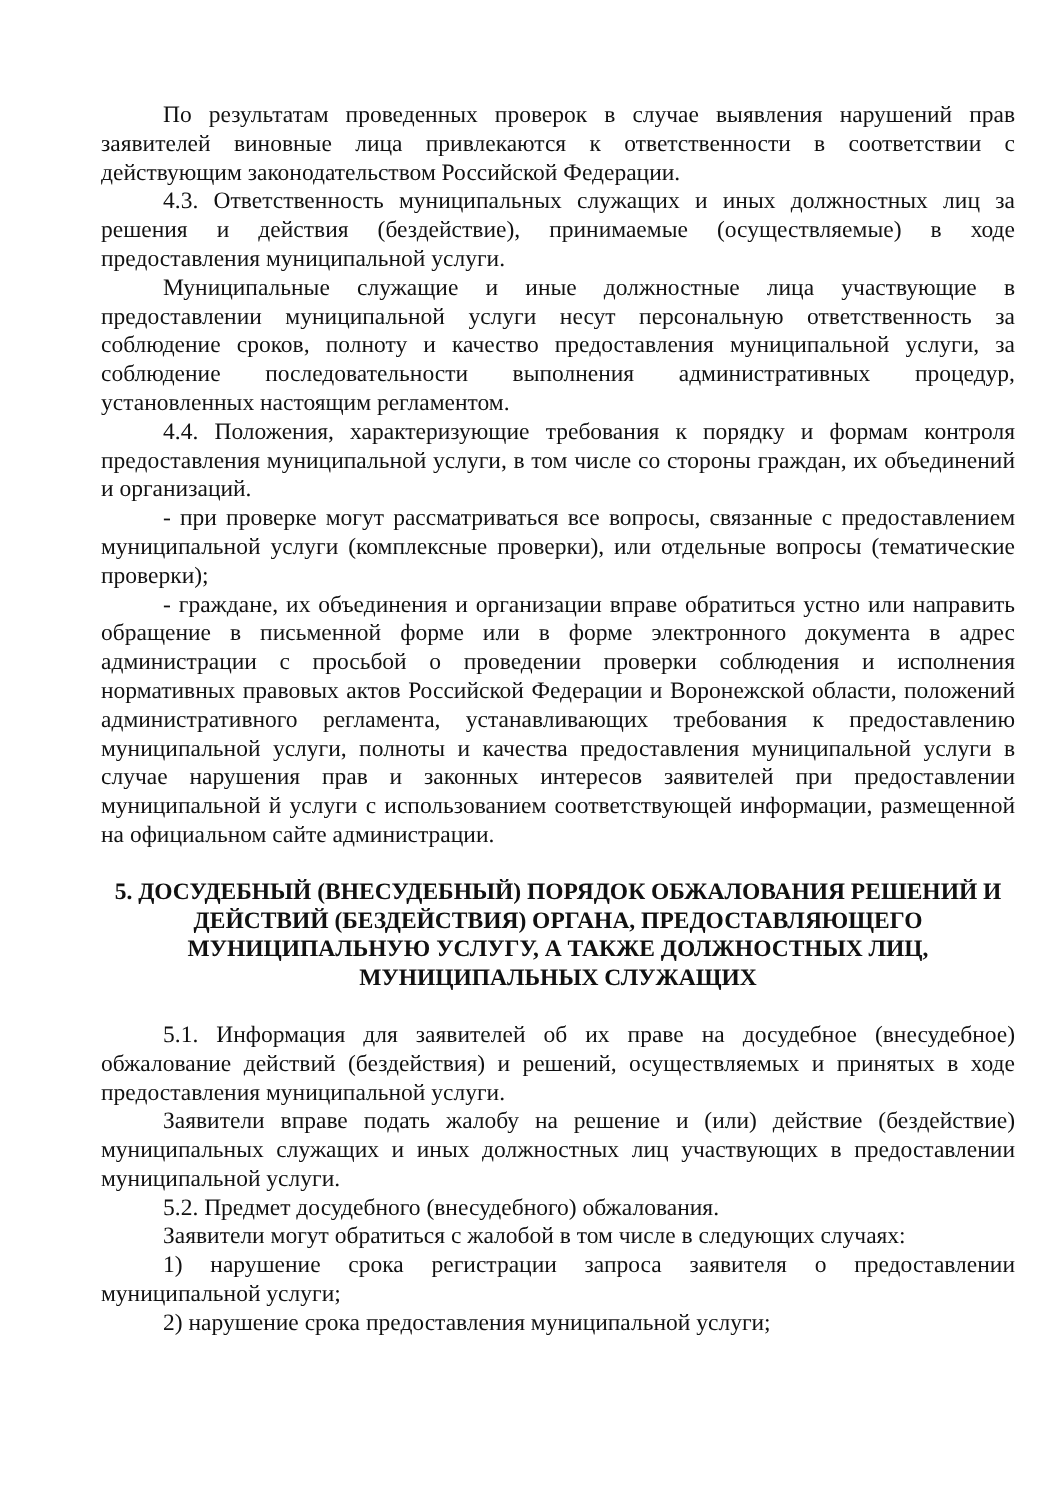По результатам проведенных проверок в случае выявления нарушений прав заявителей виновные лица привлекаются к ответственности в соответствии с действующим законодательством Российской Федерации.
4.3. Ответственность муниципальных служащих и иных должностных лиц за решения и действия (бездействие), принимаемые (осуществляемые) в ходе предоставления муниципальной услуги.
Муниципальные служащие и иные должностные лица участвующие в предоставлении муниципальной услуги несут персональную ответственность за соблюдение сроков, полноту и качество предоставления муниципальной услуги, за соблюдение последовательности выполнения административных процедур, установленных настоящим регламентом.
4.4. Положения, характеризующие требования к порядку и формам контроля предоставления муниципальной услуги, в том числе со стороны граждан, их объединений и организаций.
- при проверке могут рассматриваться все вопросы, связанные с предоставлением муниципальной услуги (комплексные проверки), или отдельные вопросы (тематические проверки);
- граждане, их объединения и организации вправе обратиться устно или направить обращение в письменной форме или в форме электронного документа в адрес администрации с просьбой о проведении проверки соблюдения и исполнения нормативных правовых актов Российской Федерации и Воронежской области, положений административного регламента, устанавливающих требования к предоставлению муниципальной услуги, полноты и качества предоставления муниципальной услуги в случае нарушения прав и законных интересов заявителей при предоставлении муниципальной й услуги с использованием соответствующей информации, размещенной на официальном сайте администрации.
5. ДОСУДЕБНЫЙ (ВНЕСУДЕБНЫЙ) ПОРЯДОК ОБЖАЛОВАНИЯ РЕШЕНИЙ И ДЕЙСТВИЙ (БЕЗДЕЙСТВИЯ) ОРГАНА, ПРЕДОСТАВЛЯЮЩЕГО МУНИЦИПАЛЬНУЮ УСЛУГУ, А ТАКЖЕ ДОЛЖНОСТНЫХ ЛИЦ, МУНИЦИПАЛЬНЫХ СЛУЖАЩИХ
5.1. Информация для заявителей об их праве на досудебное (внесудебное) обжалование действий (бездействия) и решений, осуществляемых и принятых в ходе предоставления муниципальной услуги.
Заявители вправе подать жалобу на решение и (или) действие (бездействие) муниципальных служащих и иных должностных лиц участвующих в предоставлении муниципальной услуги.
5.2. Предмет досудебного (внесудебного) обжалования.
Заявители могут обратиться с жалобой в том числе в следующих случаях:
1) нарушение срока регистрации запроса заявителя о предоставлении муниципальной услуги;
2) нарушение срока предоставления муниципальной услуги;